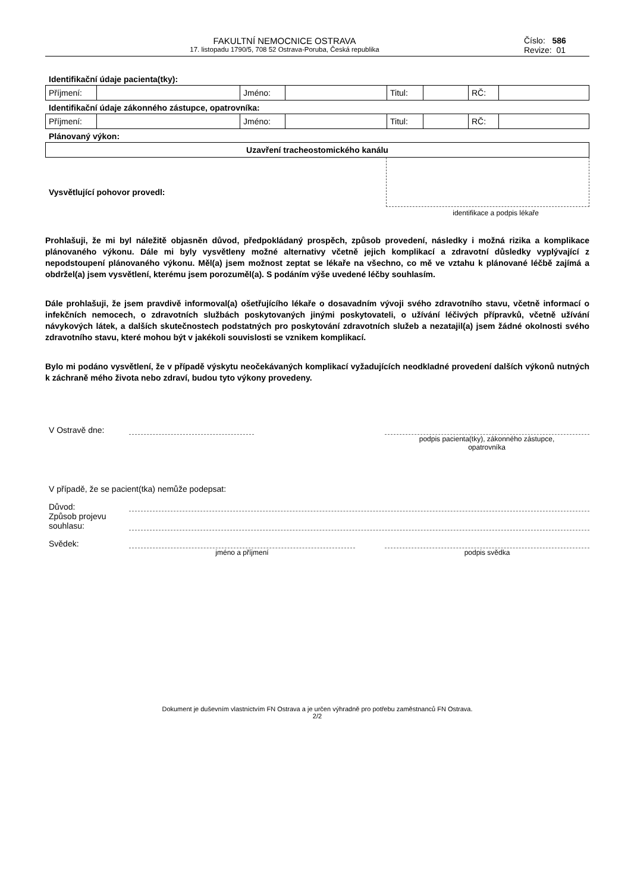FAKULTNÍ NEMOCNICE OSTRAVA
17. listopadu 1790/5, 708 52 Ostrava-Poruba, Česká republika
Číslo: 586
Revize: 01
Identifikační údaje pacienta(tky):
| Příjmení: | | Jméno: | | Titul: | | RČ: | |
Identifikační údaje zákonného zástupce, opatrovníka:
| Příjmení: | | Jméno: | | Titul: | | RČ: | |
Plánovaný výkon:
| Uzavření tracheostomického kanálu |
Vysvětlující pohovor provedl:
identifikace a podpis lékaře
Prohlašuji, že mi byl náležitě objasněn důvod, předpokládaný prospěch, způsob provedení, následky i možná rizika a komplikace plánovaného výkonu. Dále mi byly vysvětleny možné alternativy včetně jejich komplikací a zdravotní důsledky vyplývající z nepodstoupení plánovaného výkonu. Měl(a) jsem možnost zeptat se lékaře na všechno, co mě ve vztahu k plánované léčbě zajímá a obdržel(a) jsem vysvětlení, kterému jsem porozuměl(a). S podáním výše uvedené léčby souhlasím.
Dále prohlašuji, že jsem pravdivě informoval(a) ošetřujícího lékaře o dosavadním vývoji svého zdravotního stavu, včetně informací o infekčních nemocech, o zdravotních službách poskytovaných jinými poskytovateli, o užívání léčivých přípravků, včetně užívání návykových látek, a dalších skutečnostech podstatných pro poskytování zdravotních služeb a nezatajil(a) jsem žádné okolnosti svého zdravotního stavu, které mohou být v jakékoli souvislosti se vznikem komplikací.
Bylo mi podáno vysvětlení, že v případě výskytu neočekávaných komplikací vyžadujících neodkladné provedení dalších výkonů nutných k záchraně mého života nebo zdraví, budou tyto výkony provedeny.
V Ostravě dne:
podpis pacienta(tky), zákonného zástupce,
opatrovníka
V případě, že se pacient(tka) nemůže podepsat:
Důvod:
Způsob projevu souhlasu:
Svědek:
jméno a příjmení podpis svědka
Dokument je duševním vlastnictvím FN Ostrava a je určen výhradně pro potřebu zaměstnanců FN Ostrava.
2/2